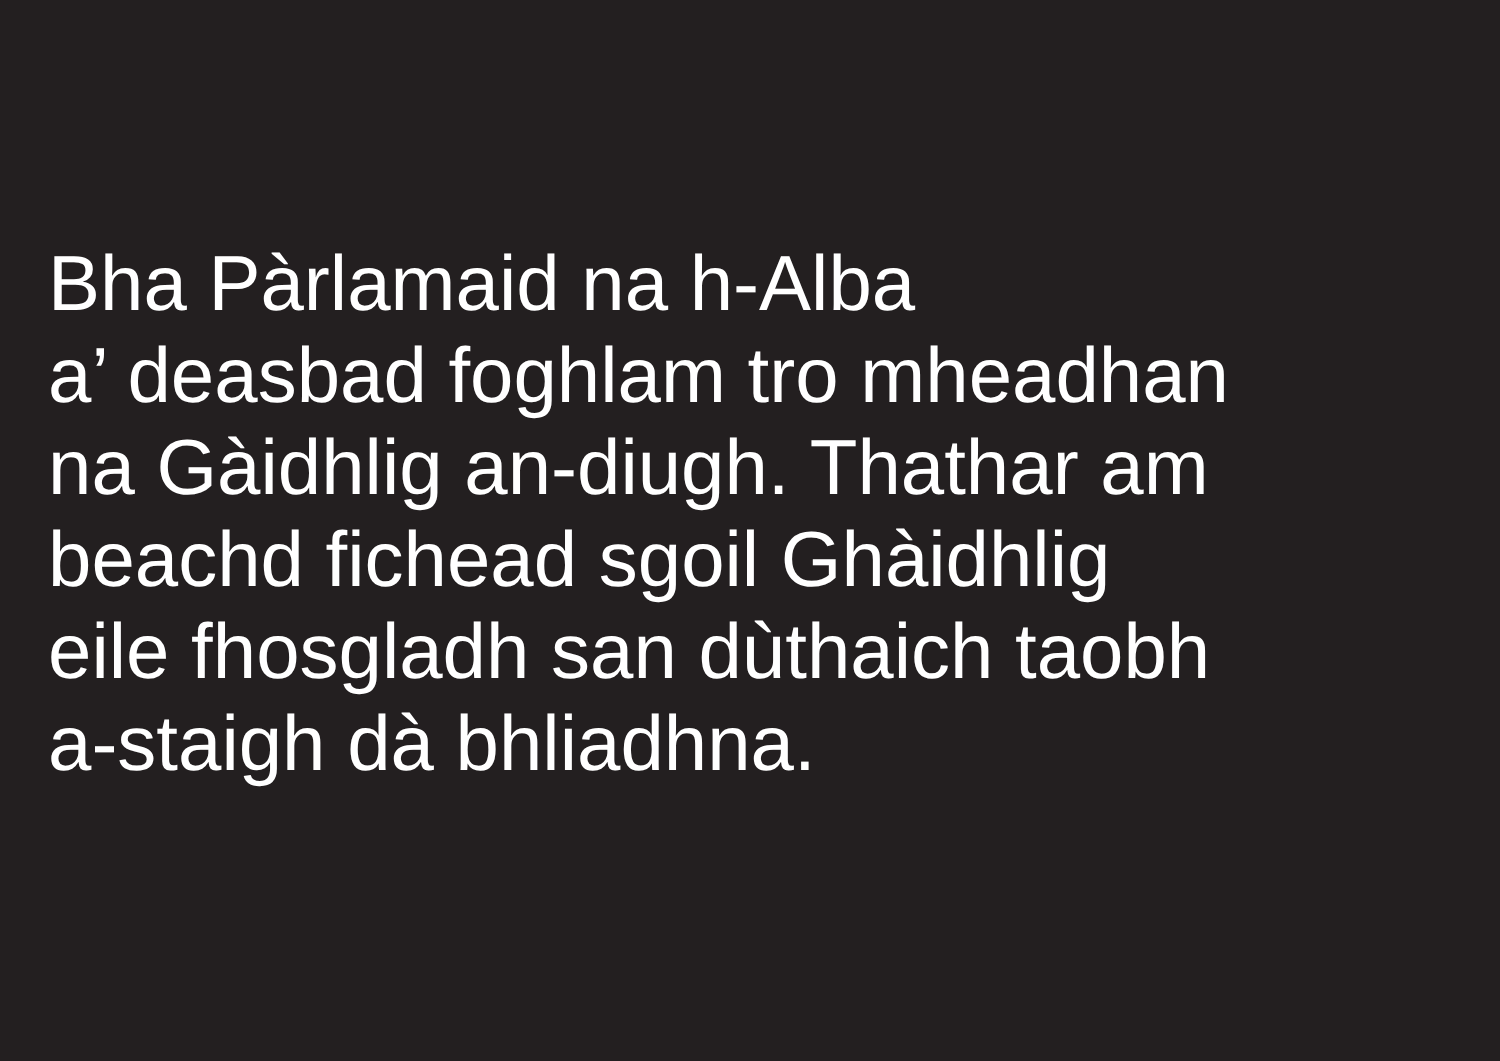Bha Pàrlamaid na h-Alba
a’ deasbad foghlam tro mheadhan
na Gàidhlig an-diugh. Thathar am
beachd fichead sgoil Ghàidhlig
eile fhosgladh san dùthaich taobh
a-staigh dà bhliadhna.